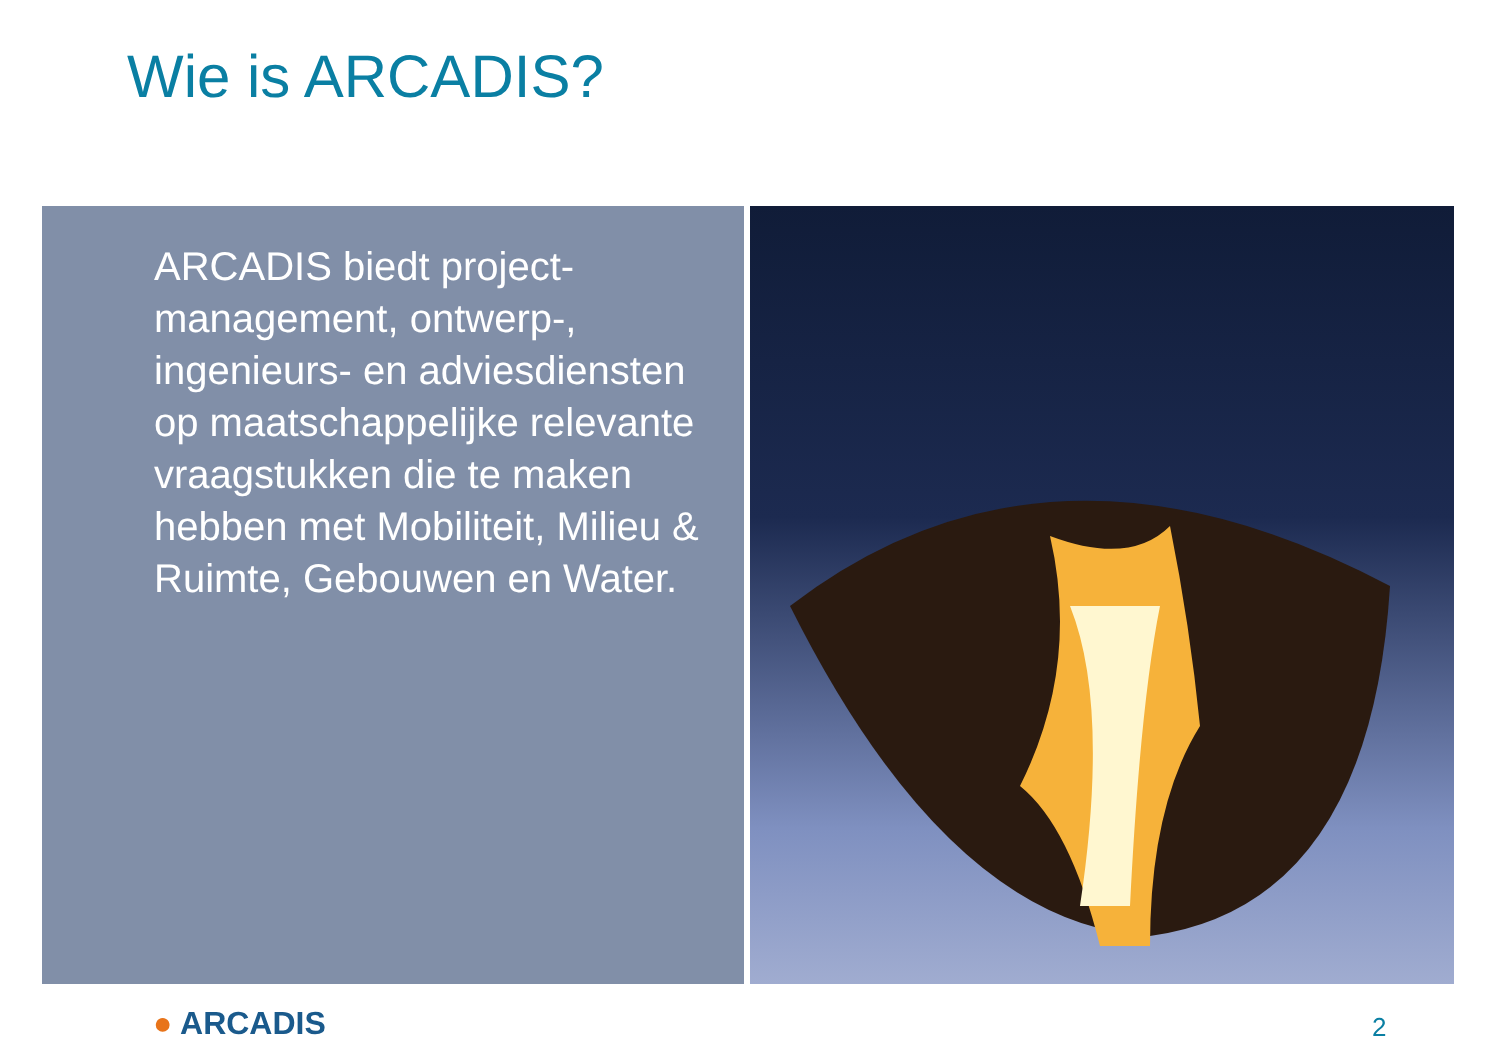Wie is ARCADIS?
ARCADIS biedt project-management, ontwerp-, ingenieurs- en adviesdiensten op maatschappelijke relevante vraagstukken die te maken hebben met Mobiliteit, Milieu & Ruimte, Gebouwen en Water.
● ARCADIS 2